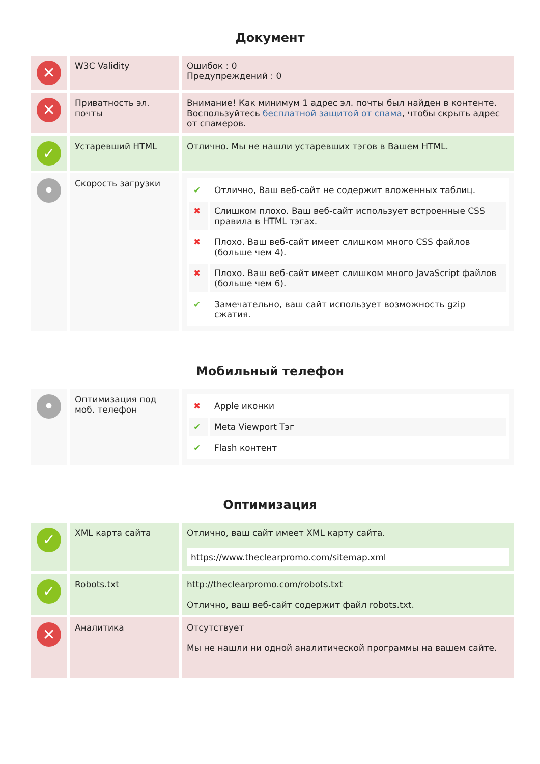Документ
| ✕ | W3C Validity | Ошибок : 0 Предупреждений : 0 |
| ✕ | Приватность эл. почты | Внимание! Как минимум 1 адрес эл. почты был найден в контенте. Воспользуйтесь бесплатной защитой от спама , чтобы скрыть адрес от спамеров. |
| ✓ | Устаревший HTML | Отлично. Мы не нашли устаревших тэгов в Вашем HTML. |
| • | Скорость загрузки | / ✔ / Отлично, Ваш веб-сайт не содержит вложенных таблиц. / / ✖ / Слишком плохо. Ваш веб-сайт использует встроенные CSS правила в HTML тэгах. / / ✖ / Плохо. Ваш веб-сайт имеет слишком много CSS файлов (больше чем 4). / / ✖ / Плохо. Ваш веб-сайт имеет слишком много JavaScript файлов (больше чем 6). / / ✔ / Замечательно, ваш сайт использует возможность gzip сжатия. / |
Мобильный телефон
| • | Оптимизация под моб. телефон | / ✖ / Apple иконки / / ✔ / Meta Viewport Тэг / / ✔ / Flash контент / |
Оптимизация
| ✓ | XML карта сайта | Отлично, ваш сайт имеет XML карту сайта. https://www.theclearpromo.com/sitemap.xml |
| ✓ | Robots.txt | http://theclearpromo.com/robots.txt Отлично, ваш веб-сайт содержит файл robots.txt. |
| ✕ | Аналитика | Отсутствует Мы не нашли ни одной аналитической программы на вашем сайте. |